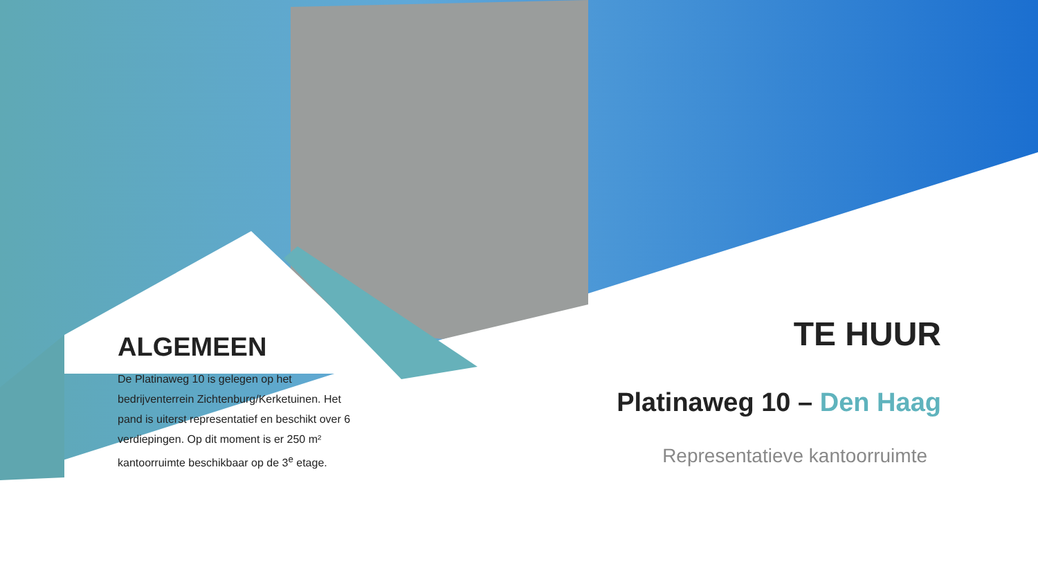ALGEMEEN
De Platinaweg 10 is gelegen op het bedrijventerrein Zichtenburg/Kerketuinen. Het pand is uiterst representatief en beschikt over 6 verdiepingen. Op dit moment is er 250 m² kantoorruimte beschikbaar op de 3<sup>e</sup> etage.
TE HUUR
Platinaweg 10 – Den Haag
Representatieve kantoorruimte